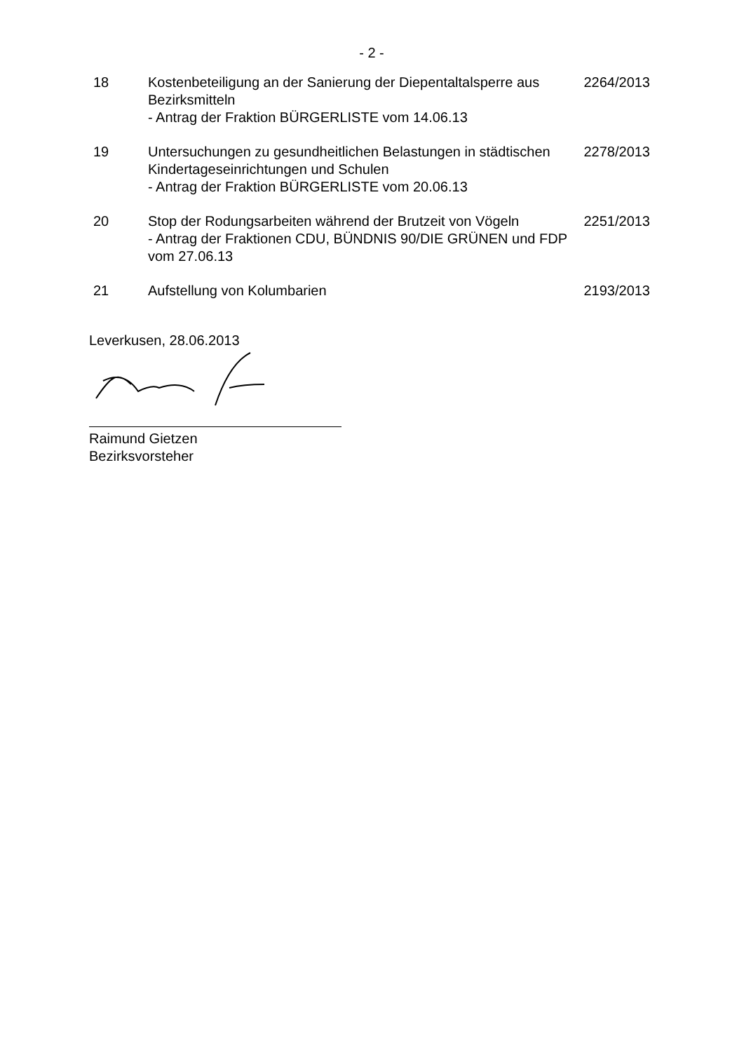- 2 -
| 18 | Kostenbeteiligung an der Sanierung der Diepentaltalsperre aus Bezirksmitteln - Antrag der Fraktion BÜRGERLISTE vom 14.06.13 | 2264/2013 |
| 19 | Untersuchungen zu gesundheitlichen Belastungen in städtischen Kindertageseinrichtungen und Schulen - Antrag der Fraktion BÜRGERLISTE vom 20.06.13 | 2278/2013 |
| 20 | Stop der Rodungsarbeiten während der Brutzeit von Vögeln - Antrag der Fraktionen CDU, BÜNDNIS 90/DIE GRÜNEN und FDP vom 27.06.13 | 2251/2013 |
| 21 | Aufstellung von Kolumbarien | 2193/2013 |
Leverkusen, 28.06.2013
Raimund Gietzen
Bezirksvorsteher